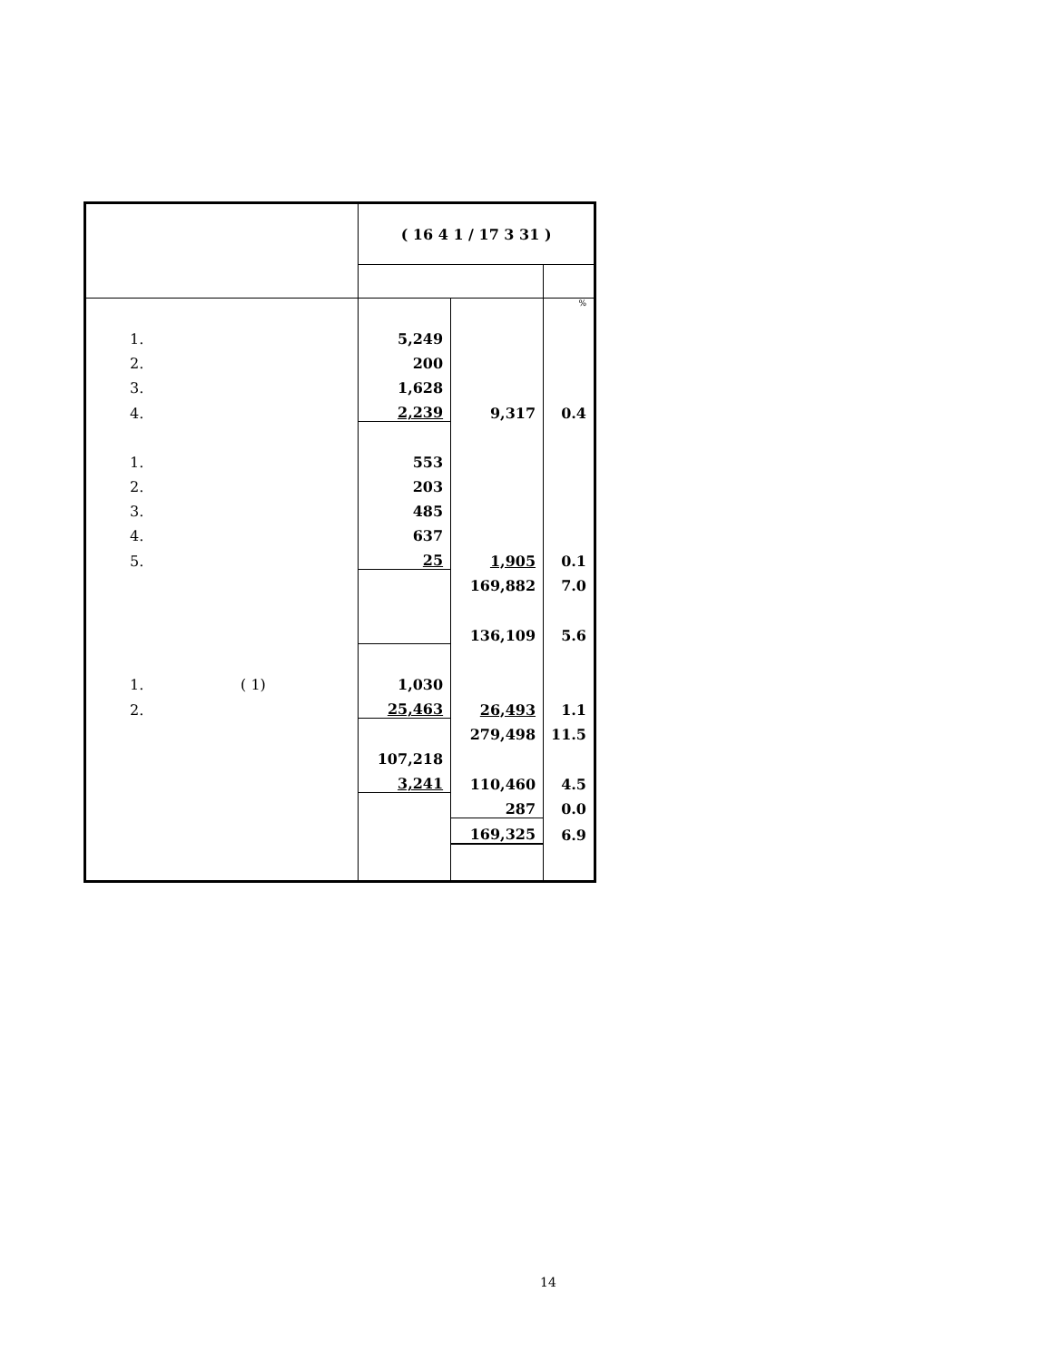| | ( 16 4 1 / 17 3 31 ) | | |
| | | | % |
| 1. | 5,249 | | |
| 2. | 200 | | |
| 3. | 1,628 | | |
| 4. | 2,239 | 9,317 | 0.4 |
| 1. | 553 | | |
| 2. | 203 | | |
| 3. | 485 | | |
| 4. | 637 | | |
| 5. | 25 | 1,905 | 0.1 |
| | | 169,882 | 7.0 |
| | | 136,109 | 5.6 |
| 1. ( 1) | 1,030 | | |
| 2. | 25,463 | 26,493 | 1.1 |
| | | 279,498 | 11.5 |
| | 107,218 | | |
| | 3,241 | 110,460 | 4.5 |
| | | 287 | 0.0 |
| | | 169,325 | 6.9 |
14